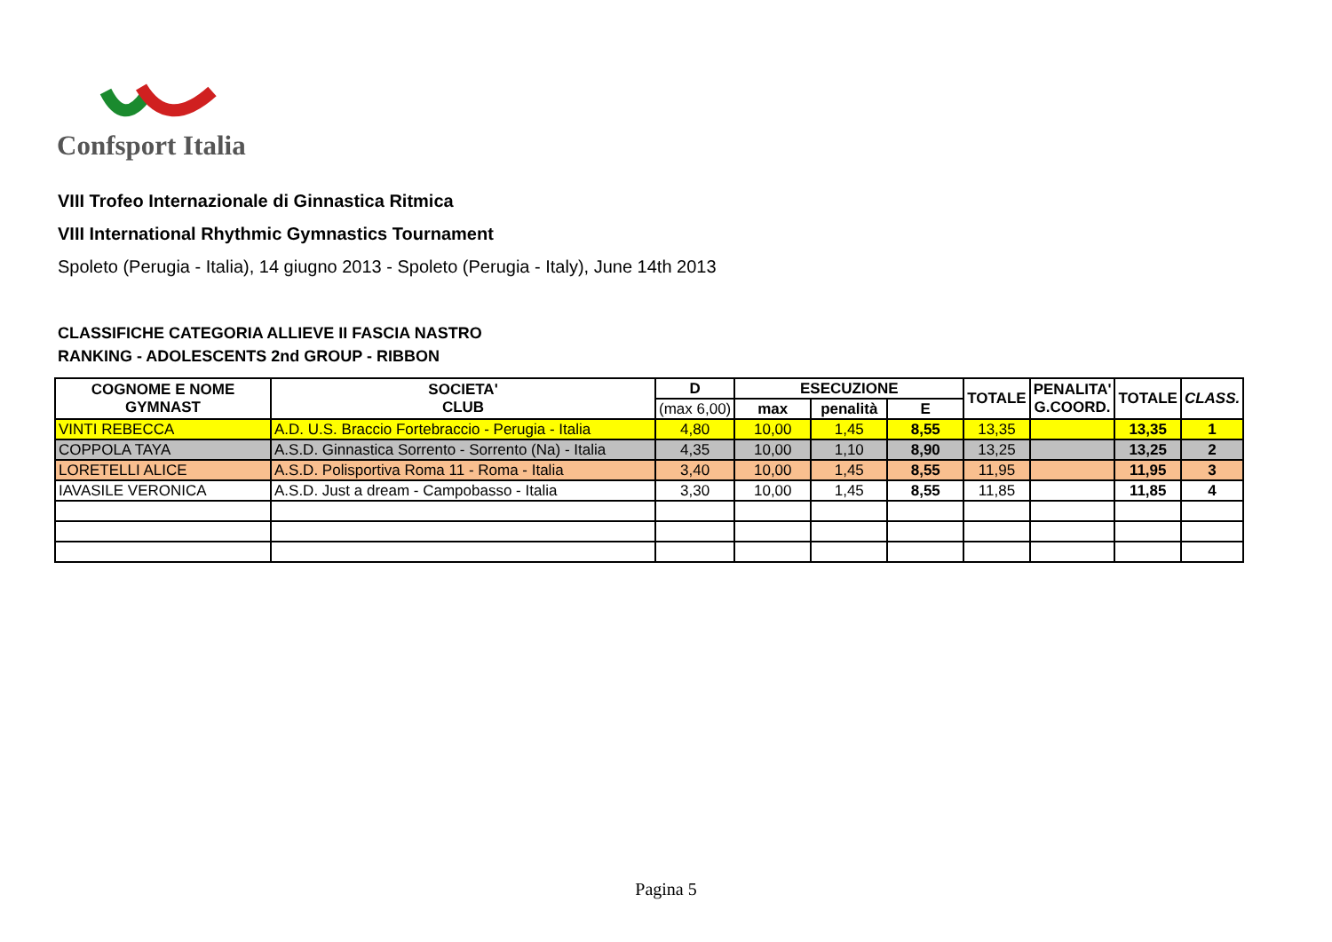Confsport Italia
VIII Trofeo Internazionale di Ginnastica Ritmica
VIII International Rhythmic Gymnastics Tournament
Spoleto (Perugia - Italia), 14 giugno 2013 - Spoleto (Perugia - Italy), June 14th 2013
CLASSIFICHE CATEGORIA ALLIEVE II FASCIA NASTRO
RANKING - ADOLESCENTS 2nd GROUP - RIBBON
| COGNOME E NOME GYMNAST | SOCIETA' CLUB | D | ESECUZIONE | | | TOTALE | PENALITA' G.COORD. | TOTALE | CLASS. |
| --- | --- | --- | --- | --- | --- | --- | --- | --- | --- |
| | | (max 6,00) | max | penalità | E | | | | |
| VINTI REBECCA | A.D. U.S. Braccio Fortebraccio - Perugia - Italia | 4,80 | 10,00 | 1,45 | 8,55 | 13,35 | | 13,35 | 1 |
| COPPOLA TAYA | A.S.D. Ginnastica Sorrento - Sorrento (Na) - Italia | 4,35 | 10,00 | 1,10 | 8,90 | 13,25 | | 13,25 | 2 |
| LORETELLI ALICE | A.S.D. Polisportiva Roma 11 - Roma - Italia | 3,40 | 10,00 | 1,45 | 8,55 | 11,95 | | 11,95 | 3 |
| IAVASILE VERONICA | A.S.D. Just a dream - Campobasso - Italia | 3,30 | 10,00 | 1,45 | 8,55 | 11,85 | | 11,85 | 4 |
Pagina 5